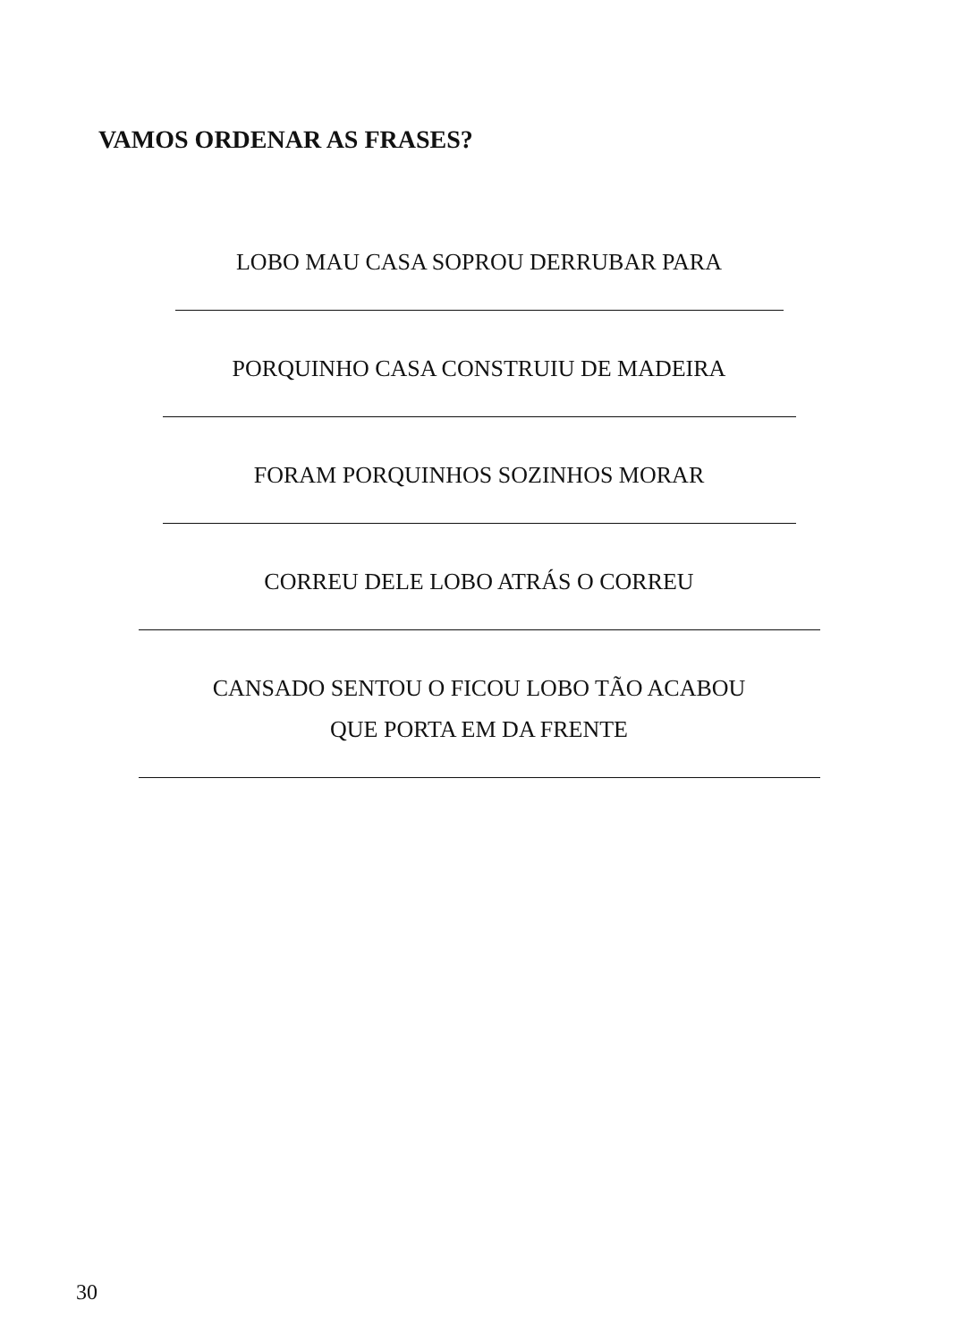VAMOS ORDENAR AS FRASES?
LOBO MAU CASA SOPROU DERRUBAR PARA
PORQUINHO CASA CONSTRUIU DE MADEIRA
FORAM PORQUINHOS SOZINHOS MORAR
CORREU DELE LOBO ATRÁS O CORREU
CANSADO SENTOU O FICOU LOBO TÃO ACABOU
QUE PORTA EM DA FRENTE
30